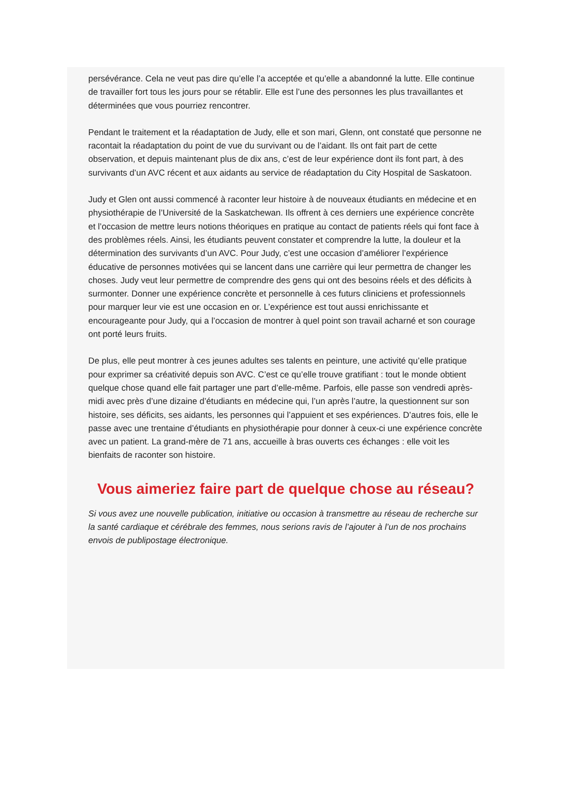persévérance. Cela ne veut pas dire qu’elle l’a acceptée et qu’elle a abandonné la lutte. Elle continue de travailler fort tous les jours pour se rétablir. Elle est l’une des personnes les plus travaillantes et déterminées que vous pourriez rencontrer.
Pendant le traitement et la réadaptation de Judy, elle et son mari, Glenn, ont constaté que personne ne racontait la réadaptation du point de vue du survivant ou de l’aidant. Ils ont fait part de cette observation, et depuis maintenant plus de dix ans, c’est de leur expérience dont ils font part, à des survivants d’un AVC récent et aux aidants au service de réadaptation du City Hospital de Saskatoon.
Judy et Glen ont aussi commencé à raconter leur histoire à de nouveaux étudiants en médecine et en physiothérapie de l’Université de la Saskatchewan. Ils offrent à ces derniers une expérience concrète et l’occasion de mettre leurs notions théoriques en pratique au contact de patients réels qui font face à des problèmes réels. Ainsi, les étudiants peuvent constater et comprendre la lutte, la douleur et la détermination des survivants d’un AVC. Pour Judy, c’est une occasion d’améliorer l’expérience éducative de personnes motivées qui se lancent dans une carrière qui leur permettra de changer les choses. Judy veut leur permettre de comprendre des gens qui ont des besoins réels et des déficits à surmonter. Donner une expérience concrète et personnelle à ces futurs cliniciens et professionnels pour marquer leur vie est une occasion en or. L’expérience est tout aussi enrichissante et encourageante pour Judy, qui a l’occasion de montrer à quel point son travail acharné et son courage ont porté leurs fruits.
De plus, elle peut montrer à ces jeunes adultes ses talents en peinture, une activité qu’elle pratique pour exprimer sa créativité depuis son AVC. C’est ce qu’elle trouve gratifiant : tout le monde obtient quelque chose quand elle fait partager une part d’elle-même. Parfois, elle passe son vendredi après-midi avec près d’une dizaine d’étudiants en médecine qui, l’un après l’autre, la questionnent sur son histoire, ses déficits, ses aidants, les personnes qui l’appuient et ses expériences. D’autres fois, elle le passe avec une trentaine d’étudiants en physiothérapie pour donner à ceux-ci une expérience concrète avec un patient. La grand-mère de 71 ans, accueille à bras ouverts ces échanges : elle voit les bienfaits de raconter son histoire.
Vous aimeriez faire part de quelque chose au réseau?
Si vous avez une nouvelle publication, initiative ou occasion à transmettre au réseau de recherche sur la santé cardiaque et cérébrale des femmes, nous serions ravis de l’ajouter à l’un de nos prochains envois de publipostage électronique.